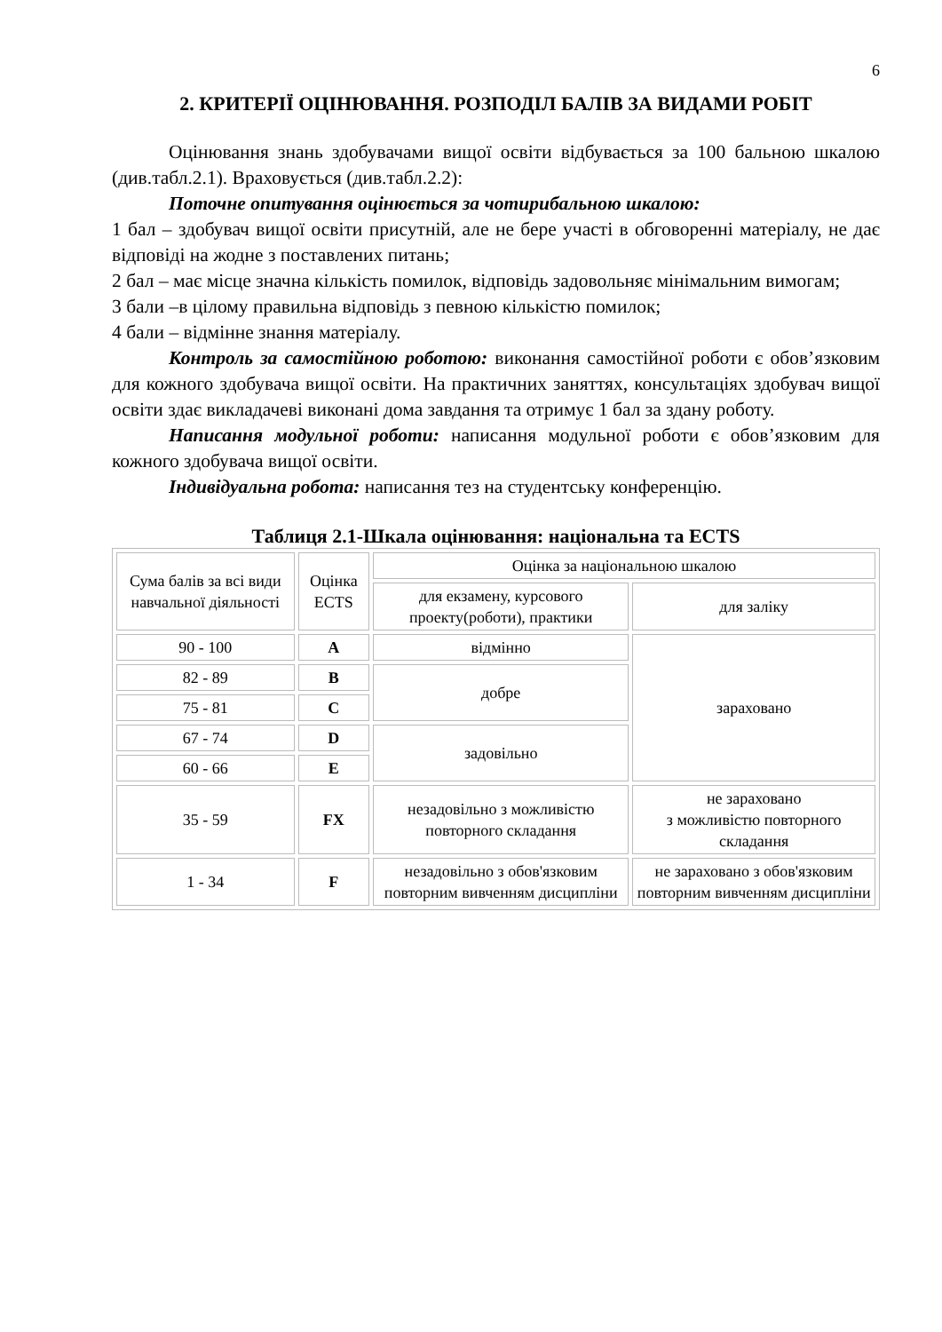6
2. КРИТЕРІЇ ОЦІНЮВАННЯ. РОЗПОДІЛ БАЛІВ ЗА ВИДАМИ РОБІТ
Оцінювання знань здобувачами вищої освіти відбувається за 100 бальною шкалою (див.табл.2.1). Враховується (див.табл.2.2):
Поточне опитування оцінюється за чотирибальною шкалою:
1 бал – здобувач вищої освіти присутній, але не бере участі в обговоренні матеріалу, не дає відповіді на жодне з поставлених питань;
2 бал – має місце значна кількість помилок, відповідь задовольняє мінімальним вимогам;
3 бали –в цілому правильна відповідь з певною кількістю помилок;
4 бали – відмінне знання матеріалу.
Контроль за самостійною роботою: виконання самостійної роботи є обов’язковим для кожного здобувача вищої освіти. На практичних заняттях, консультаціях здобувач вищої освіти здає викладачеві виконані дома завдання та отримує 1 бал за здану роботу.
Написання модульної роботи: написання модульної роботи є обов’язковим для кожного здобувача вищої освіти.
Індивідуальна робота: написання тез на студентську конференцію.
Таблиця 2.1-Шкала оцінювання: національна та ECTS
| Сума балів за всі види навчальної діяльності | Оцінка ECTS | Оцінка за національною шкалою | |
| | | для екзамену, курсового проекту(роботи), практики | для заліку |
| 90 - 100 | A | відмінно | зараховано |
| 82 - 89 | B | добре | |
| 75 - 81 | C | | |
| 67 - 74 | D | задовільно | |
| 60 - 66 | E | | |
| 35 - 59 | FX | незадовільно з можливістю повторного складання | не зараховано з можливістю повторного складання |
| 1 - 34 | F | незадовільно з обов'язковим повторним вивченням дисципліни | не зараховано з обов'язковим повторним вивченням дисципліни |